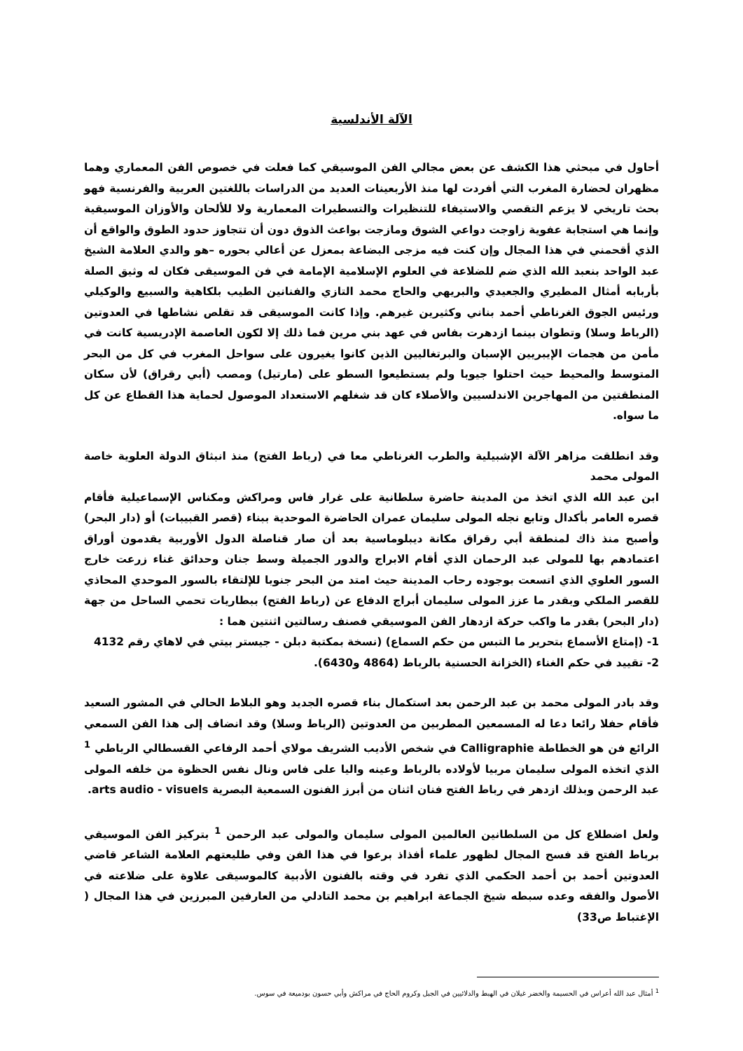الآلة الأندلسية
أحاول في مبحثي هذا الكشف عن بعض مجالي الفن الموسيقي كما فعلت في خصوص الفن المعماري وهما مظهران لحضارة المغرب التي أفردت لها منذ الأربعينات العديد من الدراسات باللغتين العربية والفرنسية فهو بحث تاريخي لا يزعم التقصي والاستيفاء للتنظيرات والتسطيرات المعمارية ولا للألحان والأوزان الموسيقية وإنما هي استجابة عفوية زاوجت دواعي الشوق ومازجت بواعث الذوق دون أن تتجاوز حدود الطوق والواقع أن الذي أقحمني في هذا المجال وإن كنت فيه مزجى البضاعة بمعزل عن أعالي بحوره –هو والدي العلامة الشيخ عبد الواحد بنعبد الله الذي ضم للضلاعة في العلوم الإسلامية الإمامة في فن الموسيقى فكان له وثيق الصلة بأربابه أمثال المطيري والجعيدي والبريهي والحاج محمد التازي والفنانين الطيب بلكاهية والسبيع والوكيلي ورئيس الجوق الغرناطي أحمد بناني وكثيرين غيرهم. وإذا كانت الموسيقى قد تقلص نشاطها في العدوتين (الرباط وسلا) وتطوان بينما ازدهرت بفاس في عهد بني مرين فما ذلك إلا لكون العاصمة الإدريسية كانت في مأمن من هجمات الإيبريين الإسبان والبرتغاليين الذين كانوا يغيرون على سواحل المغرب في كل من البحر المتوسط والمحيط حيث احتلوا جيوبا ولم يستطيعوا السطو على (مارتيل) ومصب (أبي رقراق) لأن سكان المنطقتين من المهاجرين الاندلسيين والأصلاء كان قد شغلهم الاستعداد الموصول لحماية هذا القطاع عن كل ما سواه.
وقد انطلقت مزاهر الآلة الإشبيلية والطرب الغرناطي معا في (رباط الفتح) منذ انبثاق الدولة العلوية خاصة المولى محمد
ابن عبد الله الذي اتخذ من المدينة حاضرة سلطانية على غرار فاس ومراكش ومكناس الإسماعيلية فأقام قصره العامر بأكدال وتابع نجله المولى سليمان عمران الحاضرة الموحدية ببناء (قصر القبيبات) أو (دار البحر) وأصبح منذ ذاك لمنطقة أبي رقراق مكانة ديبلوماسية بعد أن صار قناصلة الدول الأوربية يقدمون أوراق اعتمادهم بها للمولى عبد الرحمان الذي أقام الابراج والدور الجميلة وسط جنان وحدائق غناء زرعت خارج السور العلوي الذي اتسعت بوجوده رحاب المدينة حيث امتد من البحر جنوبا للإلتقاء بالسور الموحدي المحاذي للقصر الملكي وبقدر ما عزز المولى سليمان أبراج الدفاع عن (رباط الفتح) ببطاريات تحمي الساحل من جهة (دار البحر) بقدر ما واكب حركة ازدهار الفن الموسيقي فصنف رسالتين اثنتين هما :
1- (إمتاع الأسماع بتحرير ما التبس من حكم السماع) (نسخة بمكتبة دبلن - جيستر بيتي في لاهاي رقم 4132
2- تقييد في حكم الغناء (الخزانة الحسنية بالرباط (4864 و6430).
وقد بادر المولى محمد بن عبد الرحمن بعد استكمال بناء قصره الجديد وهو البلاط الحالي في المشور السعيد فأقام حفلا رائعا دعا له المسمعين المطربين من العدوتين (الرباط وسلا) وقد انضاف إلى هذا الفن السمعي الرائع فن هو الخطاطة Calligraphie في شخص الأديب الشريف مولاي أحمد الرفاعي القسطالي الرباطي <sup>1</sup> الذي اتخذه المولى سليمان مربيا لأولاده بالرباط وعينه واليا على فاس ونال نفس الحظوة من خلفه المولى عبد الرحمن وبذلك ازدهر في رباط الفتح فنان اثنان من أبرز الفنون السمعية البصرية arts audio - visuels.
ولعل اضطلاع كل من السلطانين العالمين المولى سليمان والمولى عبد الرحمن <sup>1</sup> بتركيز الفن الموسيقي برباط الفتح قد فسح المجال لظهور علماء أفذاذ برعوا في هذا الفن وفي طليعتهم العلامة الشاعر قاضي العدوتين أحمد بن أحمد الحكمي الذي تفرد في وقته بالفنون الأدبية كالموسيقى علاوة على ضلاعته في الأصول والفقه وعده سبطه شيخ الجماعة ابراهيم بن محمد التادلي من العارفين المبرزين في هذا المجال ( الإغتباط ص33)
<sup>1</sup> أمثال عبد الله أعراس في الحسيمة والخضر غيلان في الهبط والدلائيين في الجبل وكروم الحاج في مراكش وأبي حسون بودميعة في سوس.